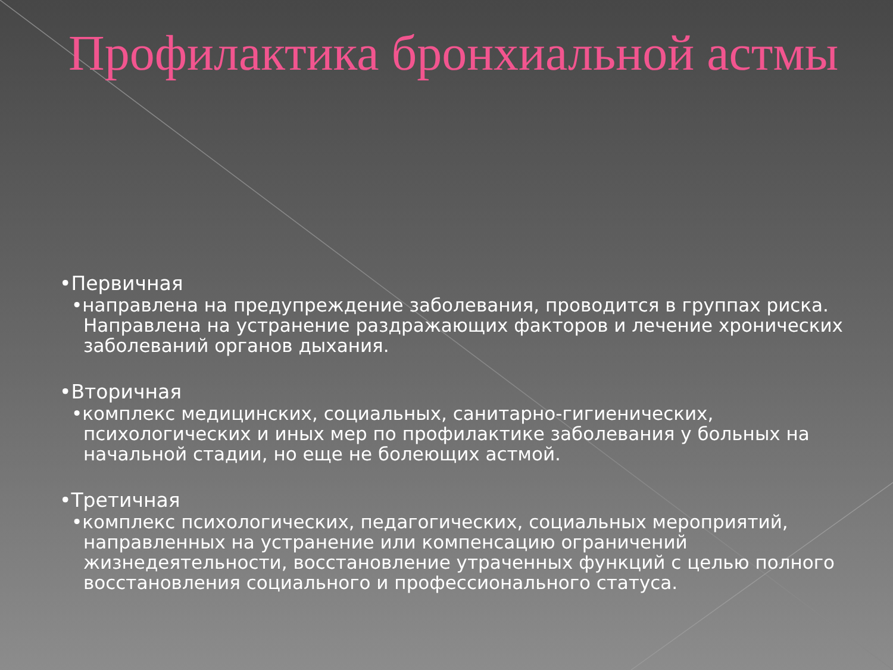Профилактика бронхиальной астмы
•Первичная
•направлена на предупреждение заболевания, проводится в группах риска. Направлена на устранение раздражающих факторов и лечение хронических заболеваний органов дыхания.
•Вторичная
•комплекс медицинских, социальных, санитарно-гигиенических, психологических и иных мер по профилактике заболевания у больных на начальной стадии, но еще не болеющих астмой.
•Третичная
•комплекс психологических, педагогических, социальных мероприятий, направленных на устранение или компенсацию ограничений жизнедеятельности, восстановление утраченных функций с целью полного восстановления социального и профессионального статуса.